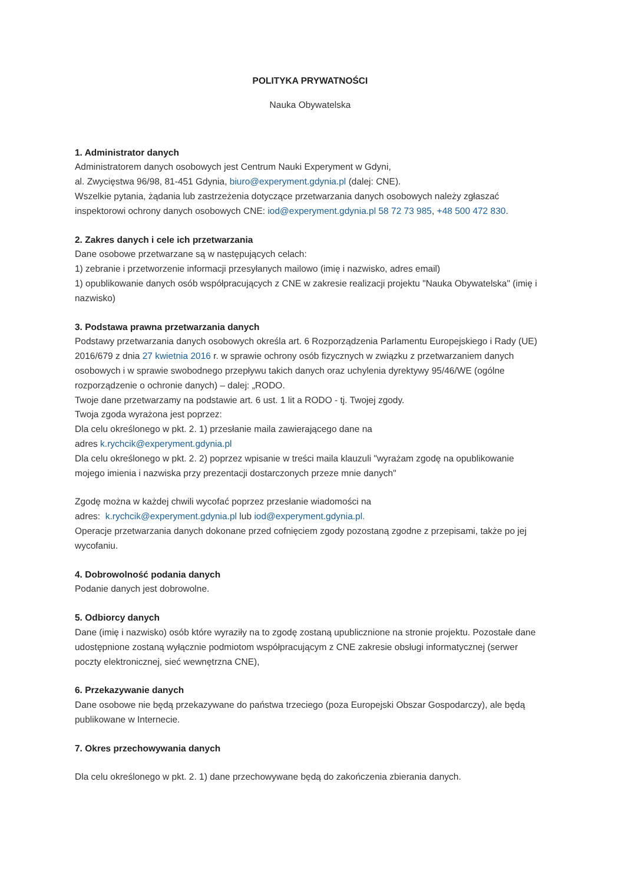POLITYKA PRYWATNOŚCI
Nauka Obywatelska
1. Administrator danych
Administratorem danych osobowych jest Centrum Nauki Experyment w Gdyni,
al. Zwycięstwa 96/98, 81-451 Gdynia, biuro@experyment.gdynia.pl (dalej: CNE).
Wszelkie pytania, żądania lub zastrzeżenia dotyczące przetwarzania danych osobowych należy zgłaszać inspektorowi ochrony danych osobowych CNE: iod@experyment.gdynia.pl 58 72 73 985, +48 500 472 830.
2. Zakres danych i cele ich przetwarzania
Dane osobowe przetwarzane są w następujących celach:
1) zebranie i przetworzenie informacji przesyłanych mailowo (imię i nazwisko, adres email)
1) opublikowanie danych osób współpracujących z CNE w zakresie realizacji projektu "Nauka Obywatelska" (imię i nazwisko)
3. Podstawa prawna przetwarzania danych
Podstawy przetwarzania danych osobowych określa art. 6 Rozporządzenia Parlamentu Europejskiego i Rady (UE) 2016/679 z dnia 27 kwietnia 2016 r. w sprawie ochrony osób fizycznych w związku z przetwarzaniem danych osobowych i w sprawie swobodnego przepływu takich danych oraz uchylenia dyrektywy 95/46/WE (ogólne rozporządzenie o ochronie danych) – dalej: „RODO.
Twoje dane przetwarzamy na podstawie art. 6 ust. 1 lit a RODO - tj. Twojej zgody.
Twoja zgoda wyrażona jest poprzez:
Dla celu określonego w pkt. 2. 1) przesłanie maila zawierającego dane na
adres k.rychcik@experyment.gdynia.pl
Dla celu określonego w pkt. 2. 2) poprzez wpisanie w treści maila klauzuli "wyrażam zgodę na opublikowanie mojego imienia i nazwiska przy prezentacji dostarczonych przeze mnie danych"
Zgodę można w każdej chwili wycofać poprzez przesłanie wiadomości na
adres: k.rychcik@experyment.gdynia.pl lub iod@experyment.gdynia.pl.
Operacje przetwarzania danych dokonane przed cofnięciem zgody pozostaną zgodne z przepisami, także po jej wycofaniu.
4. Dobrowolność podania danych
Podanie danych jest dobrowolne.
5. Odbiorcy danych
Dane (imię i nazwisko) osób które wyraziły na to zgodę zostaną upublicznione na stronie projektu. Pozostałe dane udostępnione zostaną wyłącznie podmiotom współpracującym z CNE zakresie obsługi informatycznej (serwer poczty elektronicznej, sieć wewnętrzna CNE),
6. Przekazywanie danych
Dane osobowe nie będą przekazywane do państwa trzeciego (poza Europejski Obszar Gospodarczy), ale będą publikowane w Internecie.
7. Okres przechowywania danych
Dla celu określonego w pkt. 2. 1) dane przechowywane będą do zakończenia zbierania danych.